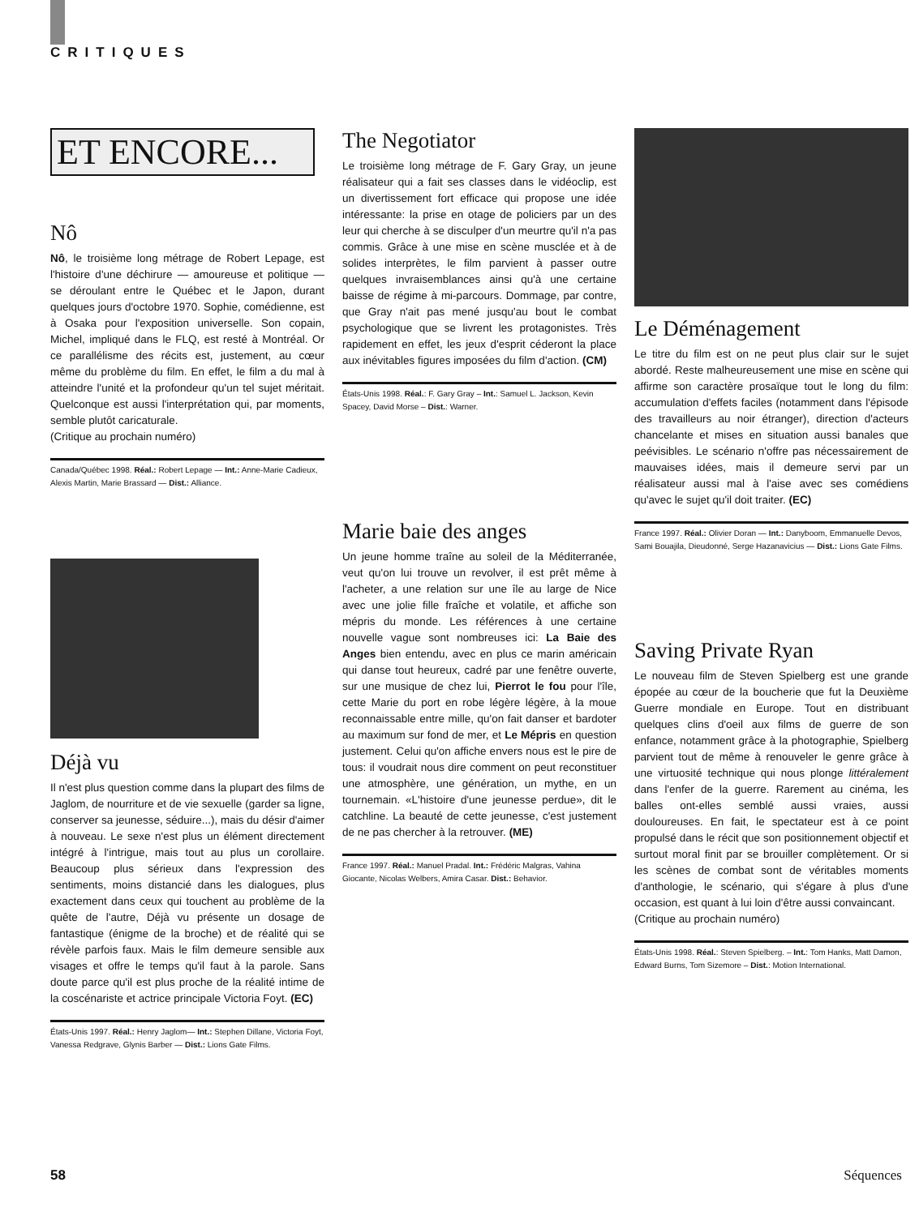CRITIQUES
ET ENCORE...
Nô
Nô, le troisième long métrage de Robert Lepage, est l'histoire d'une déchirure — amoureuse et politique — se déroulant entre le Québec et le Japon, durant quelques jours d'octobre 1970. Sophie, comédienne, est à Osaka pour l'exposition universelle. Son copain, Michel, impliqué dans le FLQ, est resté à Montréal. Or ce parallélisme des récits est, justement, au cœur même du problème du film. En effet, le film a du mal à atteindre l'unité et la profondeur qu'un tel sujet méritait. Quelconque est aussi l'interprétation qui, par moments, semble plutôt caricaturale.
(Critique au prochain numéro)
Canada/Québec 1998. Réal.: Robert Lepage — Int.: Anne-Marie Cadieux, Alexis Martin, Marie Brassard — Dist.: Alliance.
Déjà vu
Il n'est plus question comme dans la plupart des films de Jaglom, de nourriture et de vie sexuelle (garder sa ligne, conserver sa jeunesse, séduire...), mais du désir d'aimer à nouveau. Le sexe n'est plus un élément directement intégré à l'intrigue, mais tout au plus un corollaire. Beaucoup plus sérieux dans l'expression des sentiments, moins distancié dans les dialogues, plus exactement dans ceux qui touchent au problème de la quête de l'autre, Déjà vu présente un dosage de fantastique (énigme de la broche) et de réalité qui se révèle parfois faux. Mais le film demeure sensible aux visages et offre le temps qu'il faut à la parole. Sans doute parce qu'il est plus proche de la réalité intime de la coscénariste et actrice principale Victoria Foyt. (EC)
États-Unis 1997. Réal.: Henry Jaglom— Int.: Stephen Dillane, Victoria Foyt, Vanessa Redgrave, Glynis Barber — Dist.: Lions Gate Films.
The Negotiator
Le troisième long métrage de F. Gary Gray, un jeune réalisateur qui a fait ses classes dans le vidéoclip, est un divertissement fort efficace qui propose une idée intéressante: la prise en otage de policiers par un des leur qui cherche à se disculper d'un meurtre qu'il n'a pas commis. Grâce à une mise en scène musclée et à de solides interprètes, le film parvient à passer outre quelques invraisemblances ainsi qu'à une certaine baisse de régime à mi-parcours. Dommage, par contre, que Gray n'ait pas mené jusqu'au bout le combat psychologique que se livrent les protagonistes. Très rapidement en effet, les jeux d'esprit céderont la place aux inévitables figures imposées du film d'action. (CM)
États-Unis 1998. Réal.: F. Gary Gray – Int.: Samuel L. Jackson, Kevin Spacey, David Morse – Dist.: Warner.
Marie baie des anges
Un jeune homme traîne au soleil de la Méditerranée, veut qu'on lui trouve un revolver, il est prêt même à l'acheter, a une relation sur une île au large de Nice avec une jolie fille fraîche et volatile, et affiche son mépris du monde. Les références à une certaine nouvelle vague sont nombreuses ici: La Baie des Anges bien entendu, avec en plus ce marin américain qui danse tout heureux, cadré par une fenêtre ouverte, sur une musique de chez lui, Pierrot le fou pour l'île, cette Marie du port en robe légère légère, à la moue reconnaissable entre mille, qu'on fait danser et bardoter au maximum sur fond de mer, et Le Mépris en question justement. Celui qu'on affiche envers nous est le pire de tous: il voudrait nous dire comment on peut reconstituer une atmosphère, une génération, un mythe, en un tournemain. «L'histoire d'une jeunesse perdue», dit le catchline. La beauté de cette jeunesse, c'est justement de ne pas chercher à la retrouver. (ME)
France 1997. Réal.: Manuel Pradal. Int.: Frédéric Malgras, Vahina Giocante, Nicolas Welbers, Amira Casar. Dist.: Behavior.
Le Déménagement
Le titre du film est on ne peut plus clair sur le sujet abordé. Reste malheureusement une mise en scène qui affirme son caractère prosaïque tout le long du film: accumulation d'effets faciles (notamment dans l'épisode des travailleurs au noir étranger), direction d'acteurs chancelante et mises en situation aussi banales que peévisibles. Le scénario n'offre pas nécessairement de mauvaises idées, mais il demeure servi par un réalisateur aussi mal à l'aise avec ses comédiens qu'avec le sujet qu'il doit traiter. (EC)
France 1997. Réal.: Olivier Doran — Int.: Danyboom, Emmanuelle Devos, Sami Bouajila, Dieudonné, Serge Hazanavicius — Dist.: Lions Gate Films.
Saving Private Ryan
Le nouveau film de Steven Spielberg est une grande épopée au cœur de la boucherie que fut la Deuxième Guerre mondiale en Europe. Tout en distribuant quelques clins d'oeil aux films de guerre de son enfance, notamment grâce à la photographie, Spielberg parvient tout de même à renouveler le genre grâce à une virtuosité technique qui nous plonge littéralement dans l'enfer de la guerre. Rarement au cinéma, les balles ont-elles semblé aussi vraies, aussi douloureuses. En fait, le spectateur est à ce point propulsé dans le récit que son positionnement objectif et surtout moral finit par se brouiller complètement. Or si les scènes de combat sont de véritables moments d'anthologie, le scénario, qui s'égare à plus d'une occasion, est quant à lui loin d'être aussi convaincant.
(Critique au prochain numéro)
États-Unis 1998. Réal.: Steven Spielberg. – Int.: Tom Hanks, Matt Damon, Edward Burns, Tom Sizemore – Dist.: Motion International.
58 Séquences